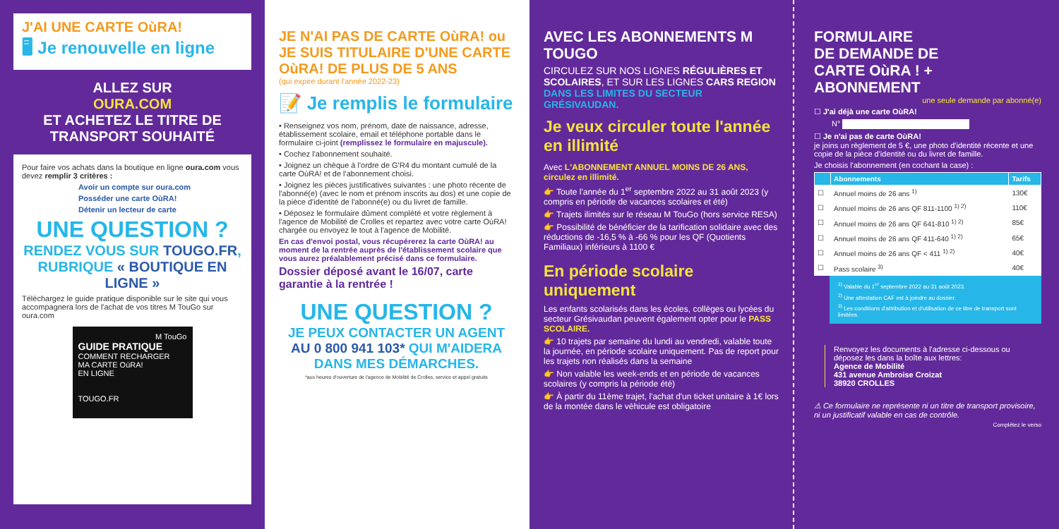J'AI UNE CARTE OùRA!
🖥 Je renouvelle en ligne
ALLEZ SUR
OURA.COM
ET ACHETEZ LE TITRE DE TRANSPORT SOUHAITÉ
Pour faire vos achats dans la boutique en ligne oura.com vous devez remplir 3 critères :
Avoir un compte sur oura.com
Posséder une carte OùRA!
Détenir un lecteur de carte
UNE QUESTION ?
RENDEZ VOUS SUR TOUGO.FR, RUBRIQUE « BOUTIQUE EN LIGNE »
Téléchargez le guide pratique disponible sur le site qui vous accompagnera lors de l'achat de vos titres M TouGo sur oura.com
M TouGo
GUIDE PRATIQUE
COMMENT RECHARGER
MA CARTE OùRA!
EN LIGNE
TOUGO.FR
JE N'AI PAS DE CARTE OùRA! ou JE SUIS TITULAIRE D'UNE CARTE OùRA! DE PLUS DE 5 ANS
(qui expire durant l'année 2022-23)
📝 Je remplis le formulaire
• Renseignez vos nom, prénom, date de naissance, adresse, établissement scolaire, email et téléphone portable dans le formulaire ci-joint (remplissez le formulaire en majuscule).
• Cochez l'abonnement souhaité.
• Joignez un chèque à l'ordre de G'R4 du montant cumulé de la carte OùRA! et de l'abonnement choisi.
• Joignez les pièces justificatives suivantes : une photo récente de l'abonné(e) (avec le nom et prénom inscrits au dos) et une copie de la pièce d'identité de l'abonné(e) ou du livret de famille.
• Déposez le formulaire dûment complété et votre règlement à l'agence de Mobilité de Crolles et repartez avec votre carte OùRA! chargée ou envoyez le tout à l'agence de Mobilité.
En cas d'envoi postal, vous récupérerez la carte OùRA! au moment de la rentrée auprès de l'établissement scolaire que vous aurez préalablement précisé dans ce formulaire.
Dossier déposé avant le 16/07, carte garantie à la rentrée !
UNE QUESTION ?
JE PEUX CONTACTER UN AGENT AU 0 800 941 103* QUI M'AIDERA DANS MES DÉMARCHES.
*aux heures d'ouverture de l'agence de Mobilité de Crolles, service et appel gratuits
AVEC LES ABONNEMENTS M TOUGO
CIRCULEZ SUR NOS LIGNES RÉGULIÈRES ET SCOLAIRES, ET SUR LES LIGNES CARS REGION DANS LES LIMITES DU SECTEUR GRÉSIVAUDAN.
Je veux circuler toute l'année en illimité
Avec L'ABONNEMENT ANNUEL MOINS DE 26 ANS, circulez en illimité.
👉 Toute l'année du 1<sup>er</sup> septembre 2022 au 31 août 2023 (y compris en période de vacances scolaires et été)
👉 Trajets ilimités sur le réseau M TouGo (hors service RESA)
👉 Possibilité de bénéficier de la tarification solidaire avec des réductions de -16,5 % à -66 % pour les QF (Quotients Familiaux) inférieurs à 1100 €
En période scolaire uniquement
Les enfants scolarisés dans les écoles, collèges ou lycées du secteur Grésivaudan peuvent également opter pour le PASS SCOLAIRE.
👉 10 trajets par semaine du lundi au vendredi, valable toute la journée, en période scolaire uniquement. Pas de report pour les trajets non réalisés dans la semaine
👉 Non valable les week-ends et en période de vacances scolaires (y compris la période été)
👉 À partir du 11ème trajet, l'achat d'un ticket unitaire à 1€ lors de la montée dans le véhicule est obligatoire
FORMULAIRE
DE DEMANDE DE
CARTE OùRA ! + ABONNEMENT
une seule demande par abonné(e)
☐ J'ai déjà une carte OùRA!
N°
☐ Je n'ai pas de carte OùRA!
je joins un règlement de 5 €, une photo d'identité récente et une copie de la pièce d'identité ou du livret de famille.
Je choisis l'abonnement (en cochant la case) :
| | Abonnements | Tarifs |
| --- | --- | --- |
| ☐ | Annuel moins de 26 ans <sup>1)</sup> | 130€ |
| ☐ | Annuel moins de 26 ans QF 811-1100 <sup>1) 2)</sup> | 110€ |
| ☐ | Annuel moins de 26 ans QF 641-810 <sup>1) 2)</sup> | 85€ |
| ☐ | Annuel moins de 26 ans QF 411-640 <sup>1) 2)</sup> | 65€ |
| ☐ | Annuel moins de 26 ans QF < 411 <sup>1) 2)</sup> | 40€ |
| ☐ | Pass scolaire <sup>3)</sup> | 40€ |
<sup>1)</sup> Valable du 1<sup>er</sup> septembre 2022 au 31 août 2023.
<sup>2)</sup> Une attestation CAF est à joindre au dossier.
<sup>3)</sup> Les conditions d'attribution et d'utilisation de ce titre de transport sont limitées.
Renvoyez les documents à l'adresse ci-dessous ou déposez les dans la boîte aux lettres:
Agence de Mobilité
431 avenue Ambroise Croizat
38920 CROLLES
⚠ Ce formulaire ne représente ni un titre de transport provisoire, ni un justificatif valable en cas de contrôle.
Complétez le verso